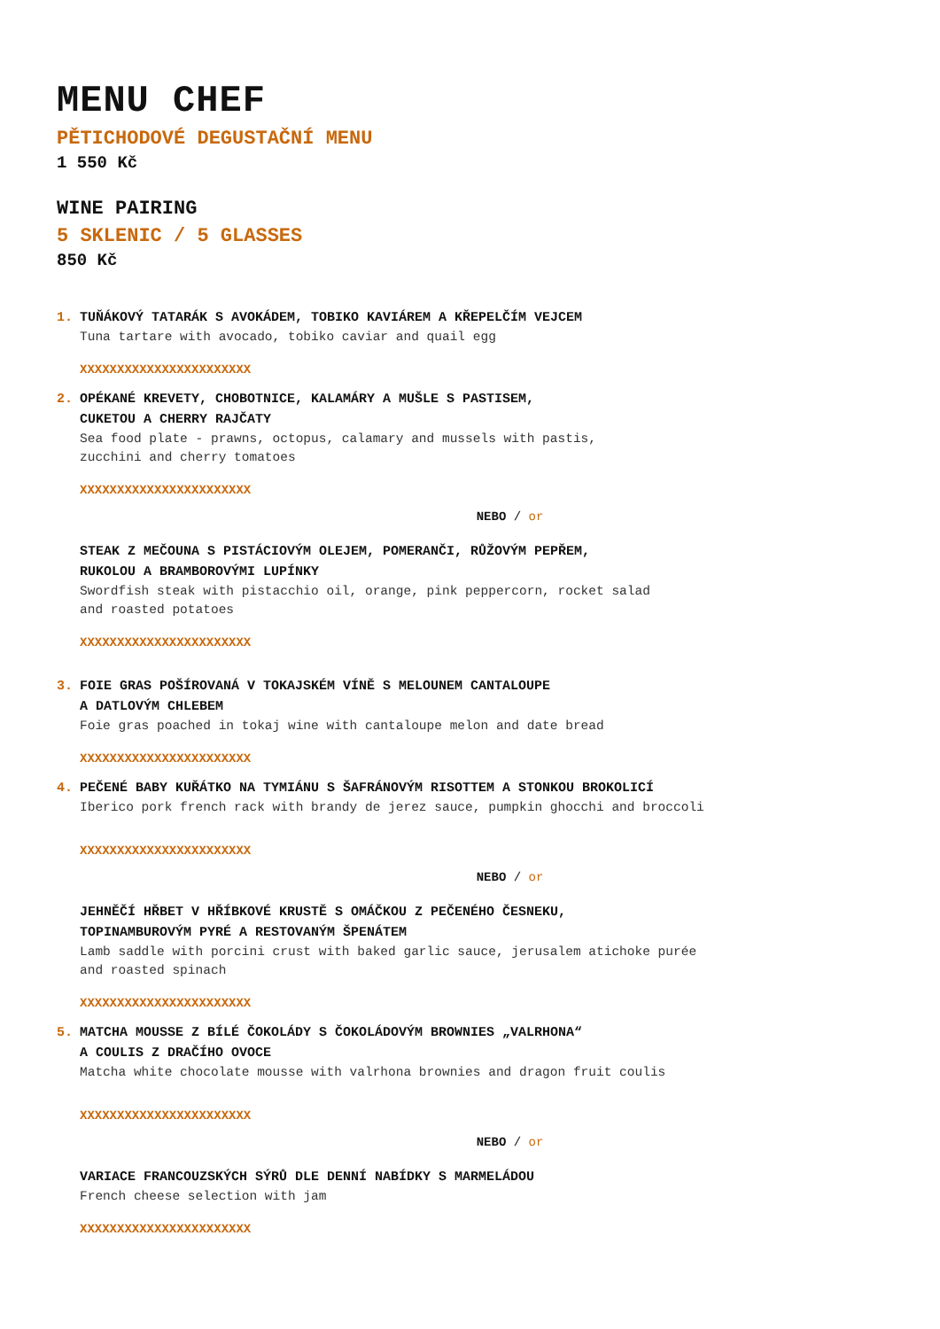MENU CHEF
PĚTICHODOVÉ DEGUSTAČNÍ MENU
1 550 Kč
WINE PAIRING
5 SKLENIC / 5 GLASSES
850 Kč
1. TUŇÁKOVÝ TATARÁK S AVOKÁDEM, TOBIKO KAVIÁREM A KŘEPELČÍM VEJCEM
Tuna tartare with avocado, tobiko caviar and quail egg
XXXXXXXXXXXXXXXXXXXXXXX
2. OPÉKANÉ KREVETY, CHOBOTNICE, KALAMÁRY A MUŠLE S PASTISEM,
CUKETOU A CHERRY RAJČATY
Sea food plate - prawns, octopus, calamary and mussels with pastis,
zucchini and cherry tomatoes
XXXXXXXXXXXXXXXXXXXXXXX
NEBO / or
STEAK Z MEČOUNA S PISTÁCIOVÝM OLEJEM, POMERANČI, RŮŽOVÝM PEPŘEM,
RUKOLOU A BRAMBOROVÝMI LUPÍNKY
Swordfish steak with pistacchio oil, orange, pink peppercorn, rocket salad
and roasted potatoes
XXXXXXXXXXXXXXXXXXXXXXX
3. FOIE GRAS POŠÍROVANÁ V TOKAJSKÉM VÍNĚ S MELOUNEM CANTALOUPE
A DATLOVÝM CHLEBEM
Foie gras poached in tokaj wine with cantaloupe melon and date bread
XXXXXXXXXXXXXXXXXXXXXXX
4. PEČENÉ BABY KUŘÁTKO NA TYMIÁNU S ŠAFRÁNOVÝM RISOTTEM A STONKOU BROKOLICÍ
Iberico pork french rack with brandy de jerez sauce, pumpkin ghocchi and broccoli
XXXXXXXXXXXXXXXXXXXXXXX
NEBO / or
JEHNĚČÍ HŘBET V HŘÍBKOVÉ KRUSTĚ S OMÁČKOU Z PEČENÉHO ČESNEKU,
TOPINAMBUROVÝM PYRÉ A RESTOVANÝM ŠPENÁTEM
Lamb saddle with porcini crust with baked garlic sauce, jerusalem atichoke purée
and roasted spinach
XXXXXXXXXXXXXXXXXXXXXXX
5. MATCHA MOUSSE Z BÍLÉ ČOKOLÁDY S ČOKOLÁDOVÝM BROWNIES „VALRHONA“
A COULIS Z DRAČÍHO OVOCE
Matcha white chocolate mousse with valrhona brownies and dragon fruit coulis
XXXXXXXXXXXXXXXXXXXXXXX
NEBO / or
VARIACE FRANCOUZSKÝCH SÝRŮ DLE DENNÍ NABÍDKY S MARMELÁDOU
French cheese selection with jam
XXXXXXXXXXXXXXXXXXXXXXX